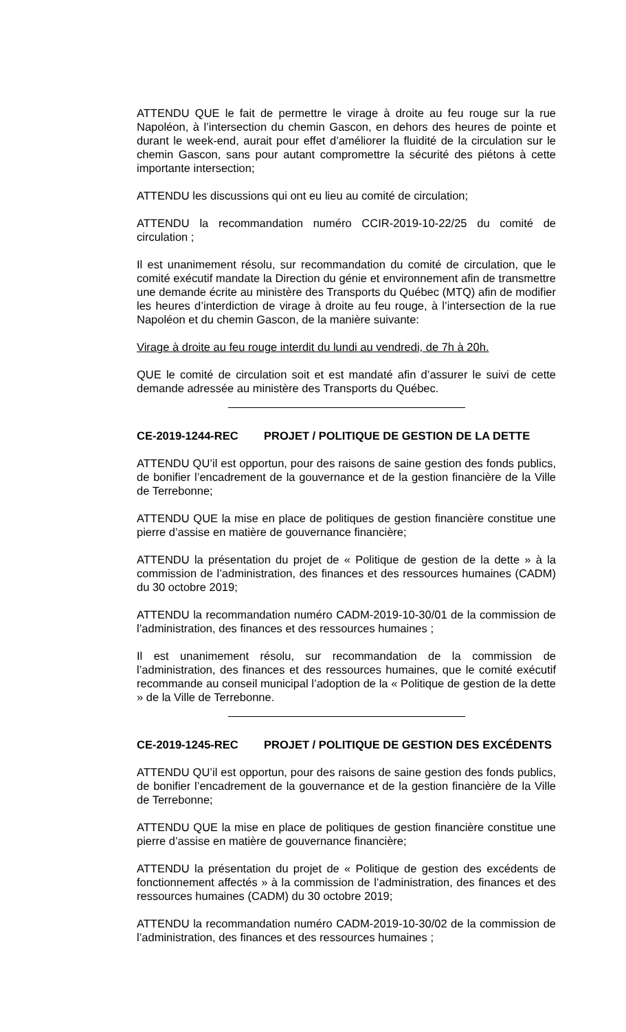ATTENDU QUE le fait de permettre le virage à droite au feu rouge sur la rue Napoléon, à l’intersection du chemin Gascon, en dehors des heures de pointe et durant le week-end, aurait pour effet d’améliorer la fluidité de la circulation sur le chemin Gascon, sans pour autant compromettre la sécurité des piétons à cette importante intersection;
ATTENDU les discussions qui ont eu lieu au comité de circulation;
ATTENDU la recommandation numéro CCIR-2019-10-22/25 du comité de circulation ;
Il est unanimement résolu, sur recommandation du comité de circulation, que le comité exécutif mandate la Direction du génie et environnement afin de transmettre une demande écrite au ministère des Transports du Québec (MTQ) afin de modifier les heures d’interdiction de virage à droite au feu rouge, à l’intersection de la rue Napoléon et du chemin Gascon, de la manière suivante:
Virage à droite au feu rouge interdit du lundi au vendredi, de 7h à 20h.
QUE le comité de circulation soit et est mandaté afin d’assurer le suivi de cette demande adressée au ministère des Transports du Québec.
CE-2019-1244-REC PROJET / POLITIQUE DE GESTION DE LA DETTE
ATTENDU QU’il est opportun, pour des raisons de saine gestion des fonds publics, de bonifier l’encadrement de la gouvernance et de la gestion financière de la Ville de Terrebonne;
ATTENDU QUE la mise en place de politiques de gestion financière constitue une pierre d’assise en matière de gouvernance financière;
ATTENDU la présentation du projet de « Politique de gestion de la dette » à la commission de l’administration, des finances et des ressources humaines (CADM) du 30 octobre 2019;
ATTENDU la recommandation numéro CADM-2019-10-30/01 de la commission de l’administration, des finances et des ressources humaines ;
Il est unanimement résolu, sur recommandation de la commission de l’administration, des finances et des ressources humaines, que le comité exécutif recommande au conseil municipal l’adoption de la « Politique de gestion de la dette » de la Ville de Terrebonne.
CE-2019-1245-REC PROJET / POLITIQUE DE GESTION DES EXCÉDENTS
ATTENDU QU’il est opportun, pour des raisons de saine gestion des fonds publics, de bonifier l’encadrement de la gouvernance et de la gestion financière de la Ville de Terrebonne;
ATTENDU QUE la mise en place de politiques de gestion financière constitue une pierre d’assise en matière de gouvernance financière;
ATTENDU la présentation du projet de « Politique de gestion des excédents de fonctionnement affectés » à la commission de l’administration, des finances et des ressources humaines (CADM) du 30 octobre 2019;
ATTENDU la recommandation numéro CADM-2019-10-30/02 de la commission de l’administration, des finances et des ressources humaines ;